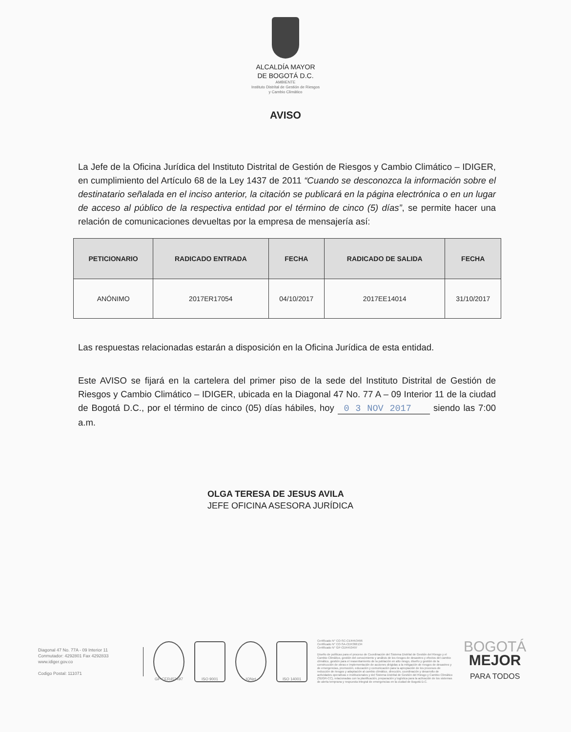ALCALDÍA MAYOR
DE BOGOTÁ D.C.
AMBIENTE
Instituto Distrital de Gestión de Riesgos
y Cambio Climático
AVISO
La Jefe de la Oficina Jurídica del Instituto Distrital de Gestión de Riesgos y Cambio Climático – IDIGER, en cumplimiento del Artículo 68 de la Ley 1437 de 2011 “Cuando se desconozca la información sobre el destinatario señalada en el inciso anterior, la citación se publicará en la página electrónica o en un lugar de acceso al público de la respectiva entidad por el término de cinco (5) días”, se permite hacer una relación de comunicaciones devueltas por la empresa de mensajería así:
| PETICIONARIO | RADICADO ENTRADA | FECHA | RADICADO DE SALIDA | FECHA |
| --- | --- | --- | --- | --- |
| ANÓNIMO | 2017ER17054 | 04/10/2017 | 2017EE14014 | 31/10/2017 |
Las respuestas relacionadas estarán a disposición en la Oficina Jurídica de esta entidad.
Este AVISO se fijará en la cartelera del primer piso de la sede del Instituto Distrital de Gestión de Riesgos y Cambio Climático – IDIGER, ubicada en la Diagonal 47 No. 77 A – 09 Interior 11 de la ciudad de Bogotá D.C., por el término de cinco (05) días hábiles, hoy 0 3 NOV 2017 siendo las 7:00 a.m.
OLGA TERESA DE JESUS AVILA
JEFE OFICINA ASESORA JURÍDICA
Diagonal 47 No. 77A - 09 Interior 11
Conmutador: 4292801 Fax 4292833
www.idiger.gov.co
Codigo Postal: 111071
GP-CER453497 ISO 9001 IQNet ISO 14001
Certificado N° CO-SC-CER453496
Certificado N° CO-SA-CER366134
Certificado N° GP-CER453497
Diseño de políticas para el proceso de Coordinación del Sistema Distrital de Gestión del Riesgo y el Cambio Climático, gestión del conocimiento y análisis de los riesgos de desastres y efectos del cambio climático, gestión para el reasentamiento de la población en alto riesgo, diseño y gestión de la construcción de obras e implementación de acciones dirigidas a la mitigación de riesgos de desastres y de emergencias, promoción, educación y comunicación para la apropiación de los procesos de reducción de riesgos y adaptación al cambio climático, dirección, coordinación y desarrollo de actividades operativas e institucionales y del Sistema Distrital de Gestión del Riesgo y Cambio Climático (SDGR-CC), relacionadas con la planificación, preparación y logística para la activación de los sistemas de alerta temprana y respuesta integral de emergencias en la ciudad de Bogotá D.C.
BOGOTÁ
MEJOR
PARA TODOS